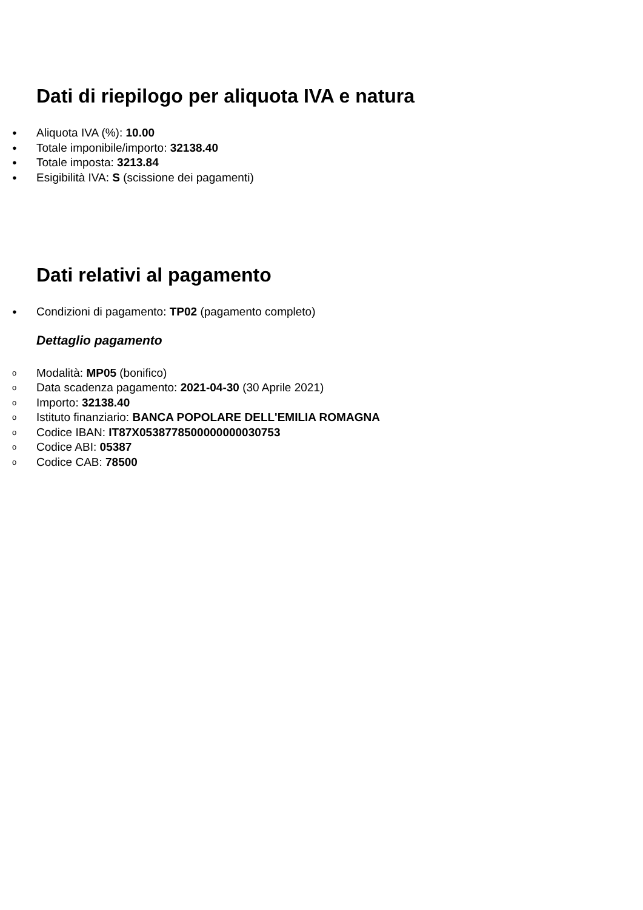Dati di riepilogo per aliquota IVA e natura
● Aliquota IVA (%): 10.00
● Totale imponibile/importo: 32138.40
● Totale imposta: 3213.84
● Esigibilità IVA: S (scissione dei pagamenti)
Dati relativi al pagamento
● Condizioni di pagamento: TP02 (pagamento completo)
Dettaglio pagamento
o Modalità: MP05 (bonifico)
o Data scadenza pagamento: 2021-04-30 (30 Aprile 2021)
o Importo: 32138.40
o Istituto finanziario: BANCA POPOLARE DELL'EMILIA ROMAGNA
o Codice IBAN: IT87X0538778500000000030753
o Codice ABI: 05387
o Codice CAB: 78500